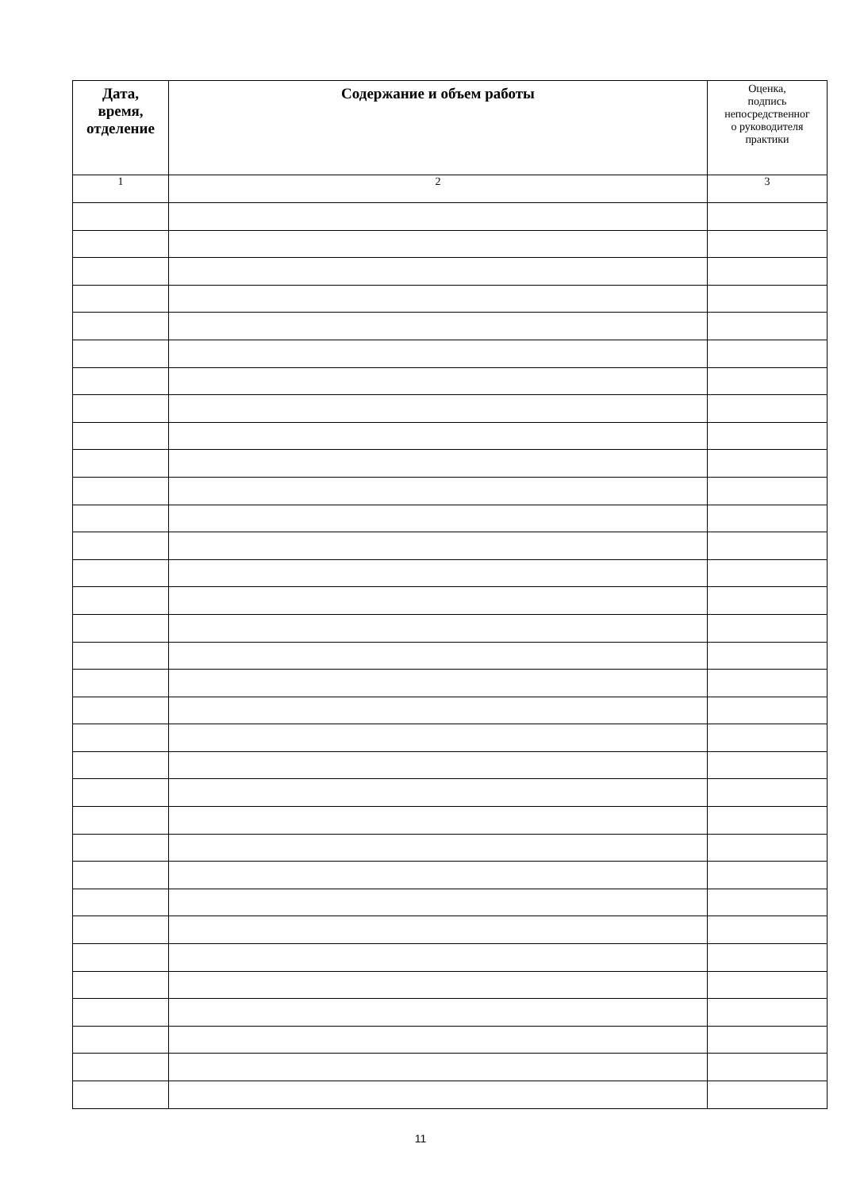| Дата, время, отделение | Содержание и объем работы | Оценка, подпись непосредственног о руководителя практики |
| --- | --- | --- |
| 1 | 2 | 3 |
11